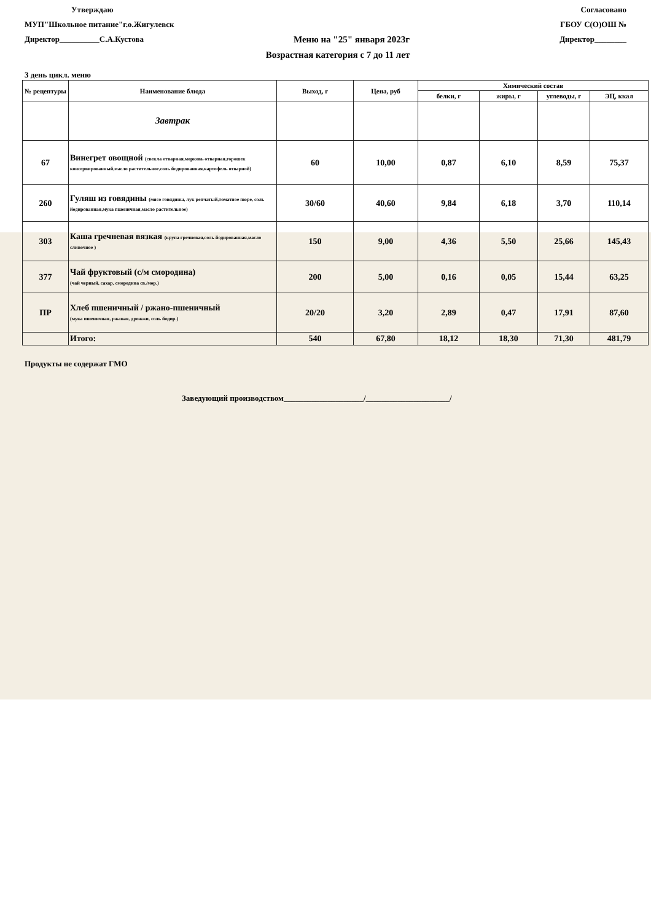Утверждаю Согласовано
МУП"Школьное питание"г.о.Жигулевск ГБОУ С(О)ОШ №
Директор__________С.А.Кустова Меню на "25" января 2023г Директор________
Возрастная категория с 7 до 11 лет
3 день цикл. меню
| № рецептуры | Наименование блюда | Выход, г | Цена, руб | Химический состав | | | |
| --- | --- | --- | --- | --- | --- | --- | --- |
| | | | | белки, г | жиры, г | углеводы, г | ЭЦ, ккал |
| | Завтрак | | | | | | |
| 67 | Винегрет овощной (свекла отварная,морковь отварная,горошек консервированный,масло растительное,соль йодированная,картофель отварной) | 60 | 10,00 | 0,87 | 6,10 | 8,59 | 75,37 |
| 260 | Гуляш из говядины (мясо говядины, лук репчатый,томатное пюре, соль йодированная,мука пшеничная,масло растительное) | 30/60 | 40,60 | 9,84 | 6,18 | 3,70 | 110,14 |
| 303 | Каша гречневая вязкая (крупа гречневая,соль йодированная,масло сливочное ) | 150 | 9,00 | 4,36 | 5,50 | 25,66 | 145,43 |
| 377 | Чай фруктовый (с/м смородина) (чай черный, сахар, смородина св./мор.) | 200 | 5,00 | 0,16 | 0,05 | 15,44 | 63,25 |
| ПР | Хлеб пшеничный / ржано-пшеничный (мука пшеничная, ржаная, дрожжи, соль йодир.) | 20/20 | 3,20 | 2,89 | 0,47 | 17,91 | 87,60 |
| | Итого: | 540 | 67,80 | 18,12 | 18,30 | 71,30 | 481,79 |
Продукты не содержат ГМО
Заведующий производством____________________/_____________________/